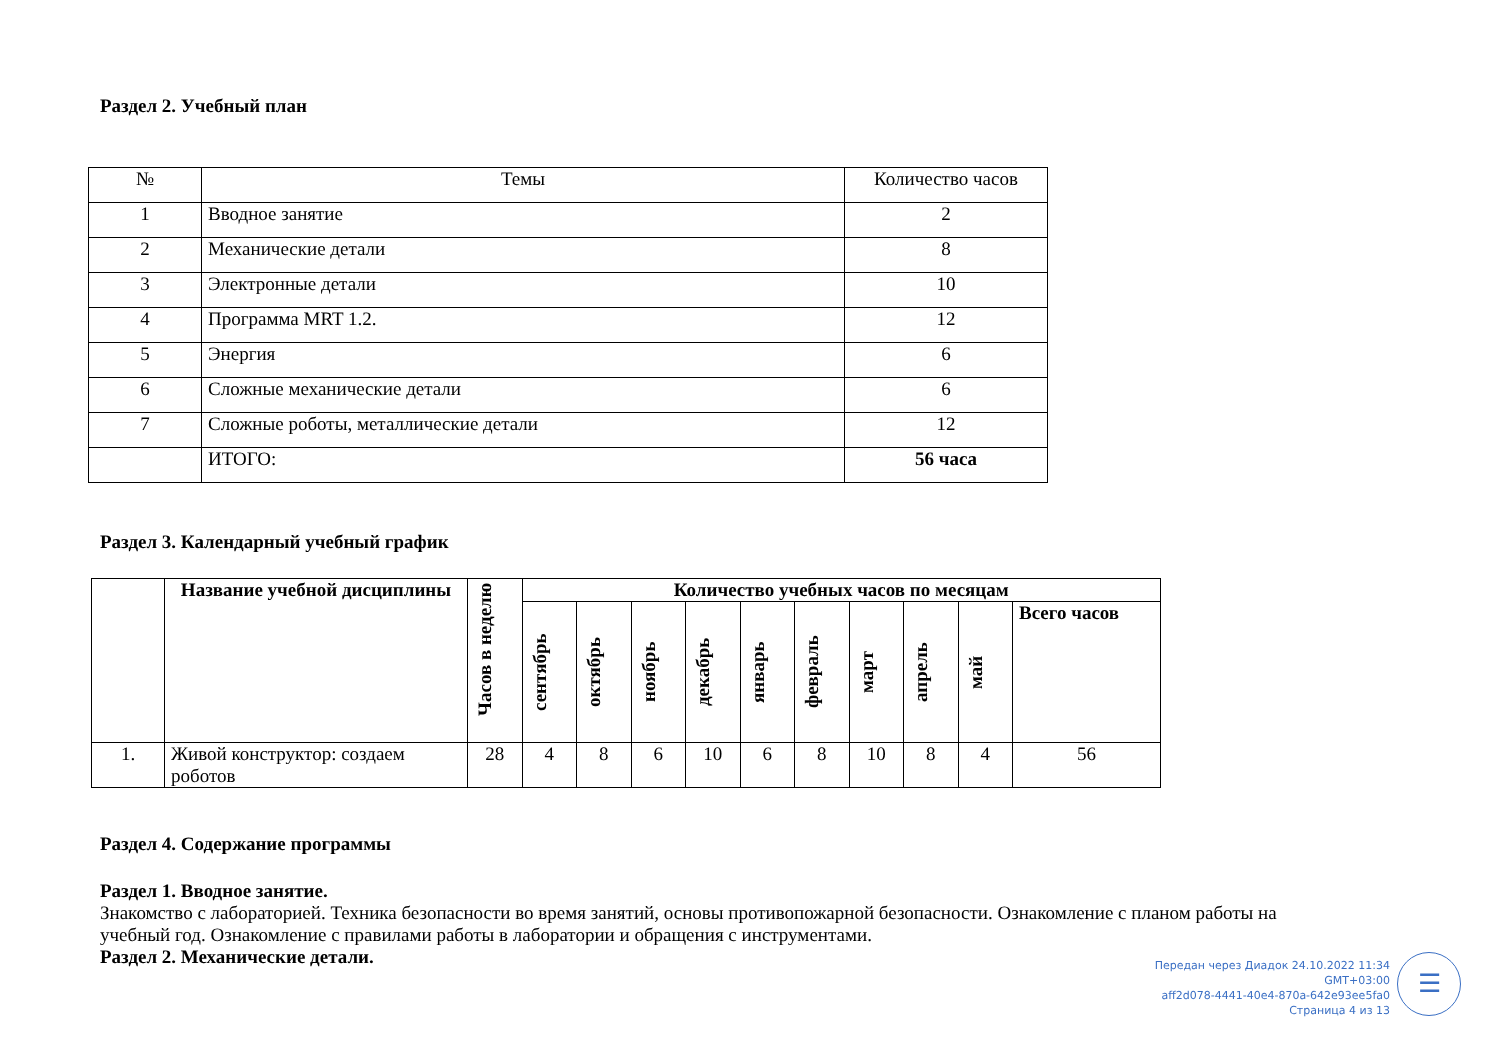Раздел 2. Учебный план
| № | Темы | Количество часов |
| --- | --- | --- |
| 1 | Вводное занятие | 2 |
| 2 | Механические детали | 8 |
| 3 | Электронные детали | 10 |
| 4 | Программа MRT 1.2. | 12 |
| 5 | Энергия | 6 |
| 6 | Сложные механические детали | 6 |
| 7 | Сложные роботы, металлические детали | 12 |
| | ИТОГО: | 56 часа |
Раздел 3. Календарный учебный график
| | Название учебной дисциплины | Часов в неделю | Количество учебных часов по месяцам | | | | | | | | | |
| --- | --- | --- | --- | --- | --- | --- | --- | --- | --- | --- | --- | --- |
| | | | сентябрь | октябрь | ноябрь | декабрь | январь | февраль | март | апрель | май | Всего часов |
| 1. | Живой конструктор: создаем роботов | 28 | 4 | 8 | 6 | 10 | 6 | 8 | 10 | 8 | 4 | 56 |
Раздел 4. Содержание программы
Раздел 1. Вводное занятие.
Знакомство с лабораторией. Техника безопасности во время занятий, основы противопожарной безопасности. Ознакомление с планом работы на учебный год. Ознакомление с правилами работы в лаборатории и обращения с инструментами.
Раздел 2. Механические детали.
Передан через Диадок 24.10.2022 11:34 GMT+03:00
aff2d078-4441-40e4-870a-642e93ee5fa0
Страница 4 из 13
☰